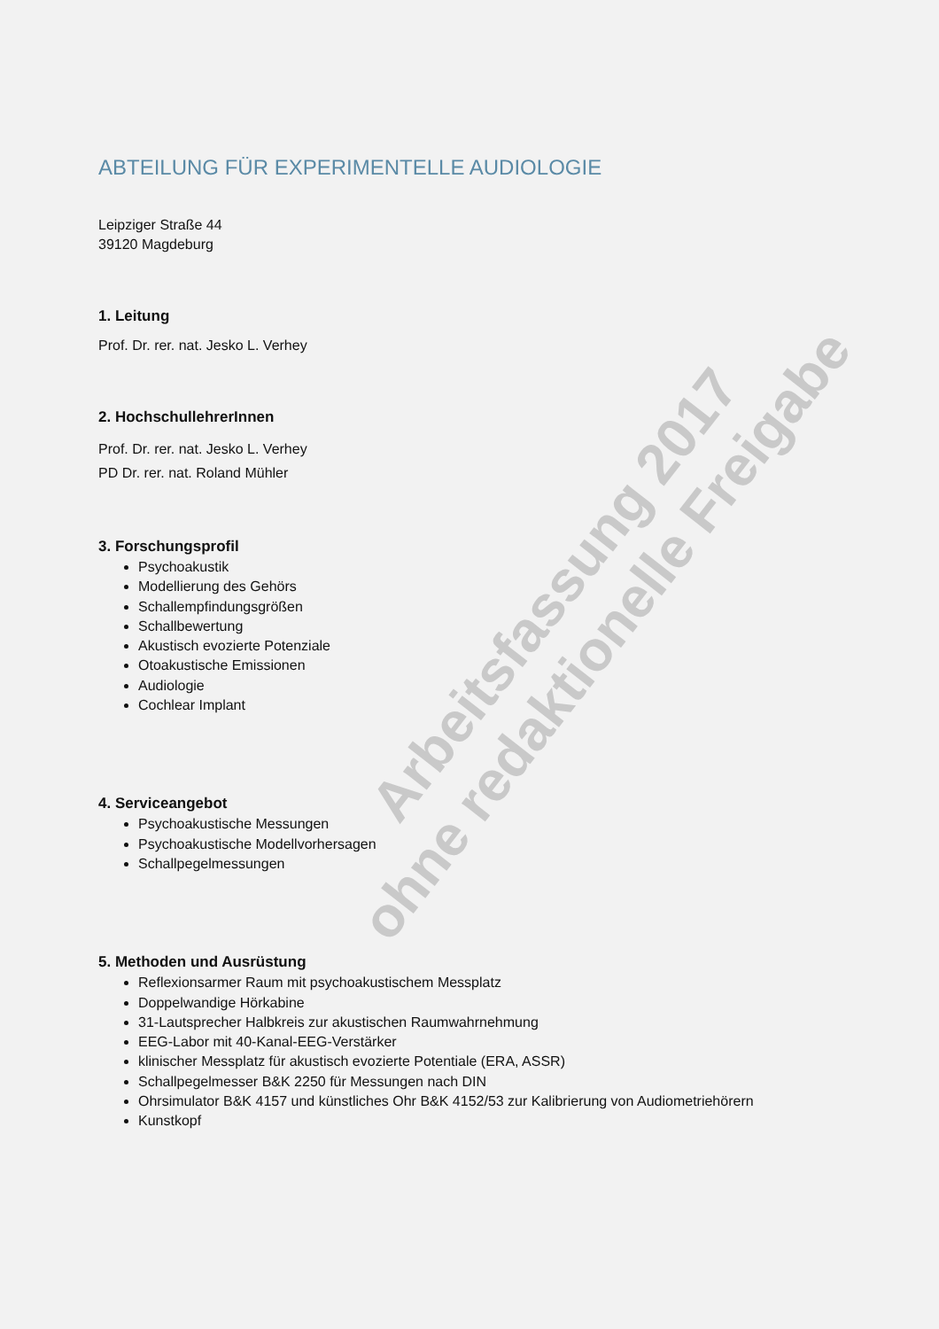ABTEILUNG FÜR EXPERIMENTELLE AUDIOLOGIE
Leipziger Straße 44
39120 Magdeburg
1. Leitung
Prof. Dr. rer. nat. Jesko L. Verhey
2. HochschullehrerInnen
Prof. Dr. rer. nat. Jesko L. Verhey
PD Dr. rer. nat. Roland Mühler
3. Forschungsprofil
Psychoakustik
Modellierung des Gehörs
Schallempfindungsgrößen
Schallbewertung
Akustisch evozierte Potenziale
Otoakustische Emissionen
Audiologie
Cochlear Implant
4. Serviceangebot
Psychoakustische Messungen
Psychoakustische Modellvorhersagen
Schallpegelmessungen
5. Methoden und Ausrüstung
Reflexionsarmer Raum mit psychoakustischem Messplatz
Doppelwandige Hörkabine
31-Lautsprecher Halbkreis zur akustischen Raumwahrnehmung
EEG-Labor mit 40-Kanal-EEG-Verstärker
klinischer Messplatz für akustisch evozierte Potentiale (ERA, ASSR)
Schallpegelmesser B&K 2250 für Messungen nach DIN
Ohrsimulator B&K 4157 und künstliches Ohr B&K 4152/53 zur Kalibrierung von Audiometriehörern
Kunstkopf
Arbeitsfassung 2017
ohne redaktionelle Freigabe